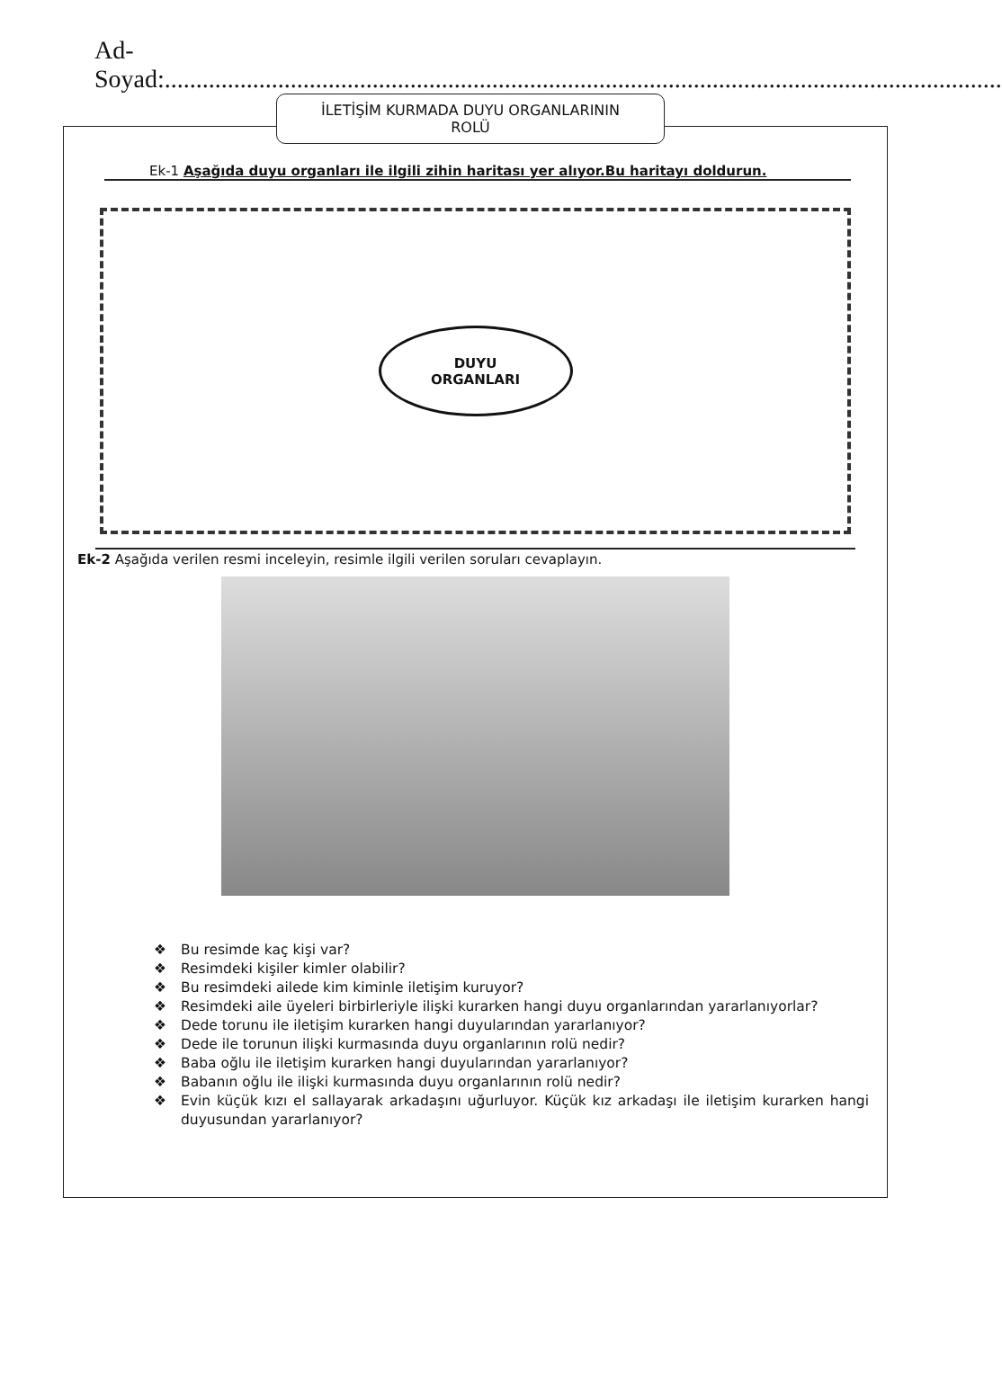Ad-Soyad:.....................................................................................................................................
İLETİŞİM KURMADA DUYU ORGANLARININ
ROLÜ
Ek-1 Aşağıda duyu organları ile ilgili zihin haritası yer alıyor.Bu haritayı doldurun.
DUYU
ORGANLARI
Ek-2 Aşağıda verilen resmi inceleyin, resimle ilgili verilen soruları cevaplayın.
❖ Bu resimde kaç kişi var?
❖ Resimdeki kişiler kimler olabilir?
❖ Bu resimdeki ailede kim kiminle iletişim kuruyor?
❖ Resimdeki aile üyeleri birbirleriyle ilişki kurarken hangi duyu organlarından yararlanıyorlar?
❖ Dede torunu ile iletişim kurarken hangi duyularından yararlanıyor?
❖ Dede ile torunun ilişki kurmasında duyu organlarının rolü nedir?
❖ Baba oğlu ile iletişim kurarken hangi duyularından yararlanıyor?
❖ Babanın oğlu ile ilişki kurmasında duyu organlarının rolü nedir?
❖ Evin küçük kızı el sallayarak arkadaşını uğurluyor. Küçük kız arkadaşı ile iletişim kurarken hangi duyusundan yararlanıyor?